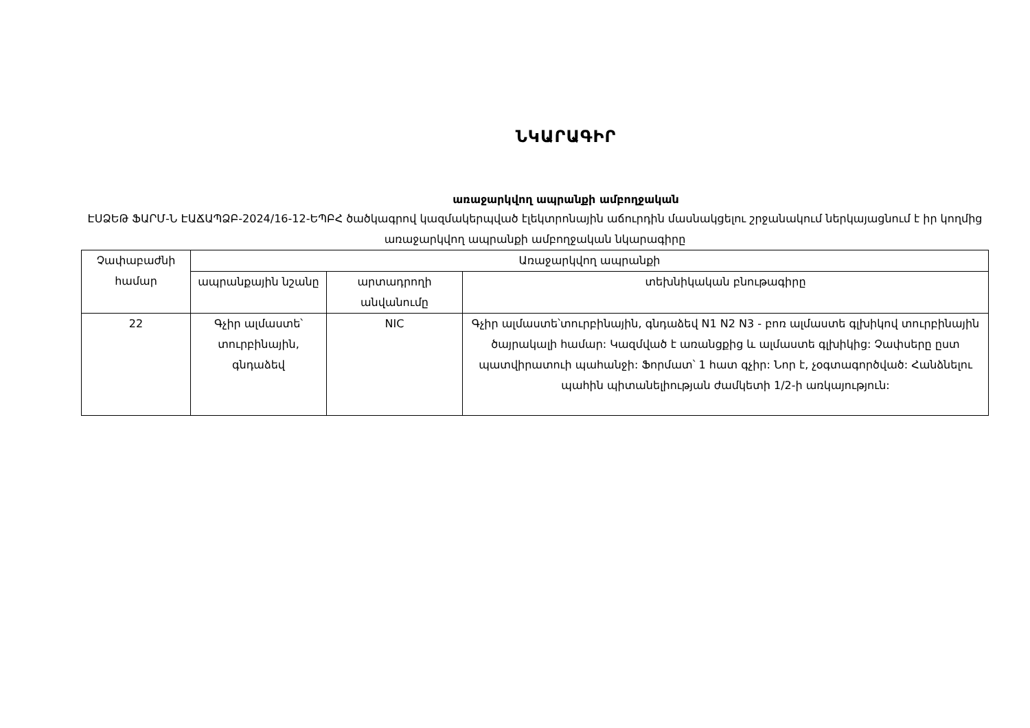ՆԿԱՐԱԳԻՐ
առաջարկվող ապրանքի ամբողջական
ԷՍՁԵԹ ՖԱՐՄ-Ն ԷԱՃԱՊՁԲ-2024/16-12-ԵՊԲՀ ծածկագրով կազմակերպված էլեկտրոնային աճուրդին մասնակցելու շրջանակում ներկայացնում է իր կողմից առաջարկվող ապրանքի ամբողջական նկարագիրը
| Չափաբաժնի համար | Առաջարկվող ապրանքի | | |
| --- | --- | --- | --- |
| | ապրանքային նշանը | արտադրողի անվանումը | տեխնիկական բնութագիրը |
| 22 | Գչիր ալմաստե՝ տուրբինային, գնդաձեվ | NIC | Գչիր ալմաստե՝տուրբինային, գնդաձեվ N1 N2 N3 - բոռ ալմաստե գլխիկով տուրբինային ծայրակալի համար: Կազմված է առանցքից և ալմաստե գլխիկից: Չափսերը ըստ պատվիրատուի պահանջի: Ֆորմատ՝ 1 հատ գչիր: Նոր է, չօգտագործված: Հանձնելու պահին պիտանելիության ժամկետի 1/2-ի առկայություն: |